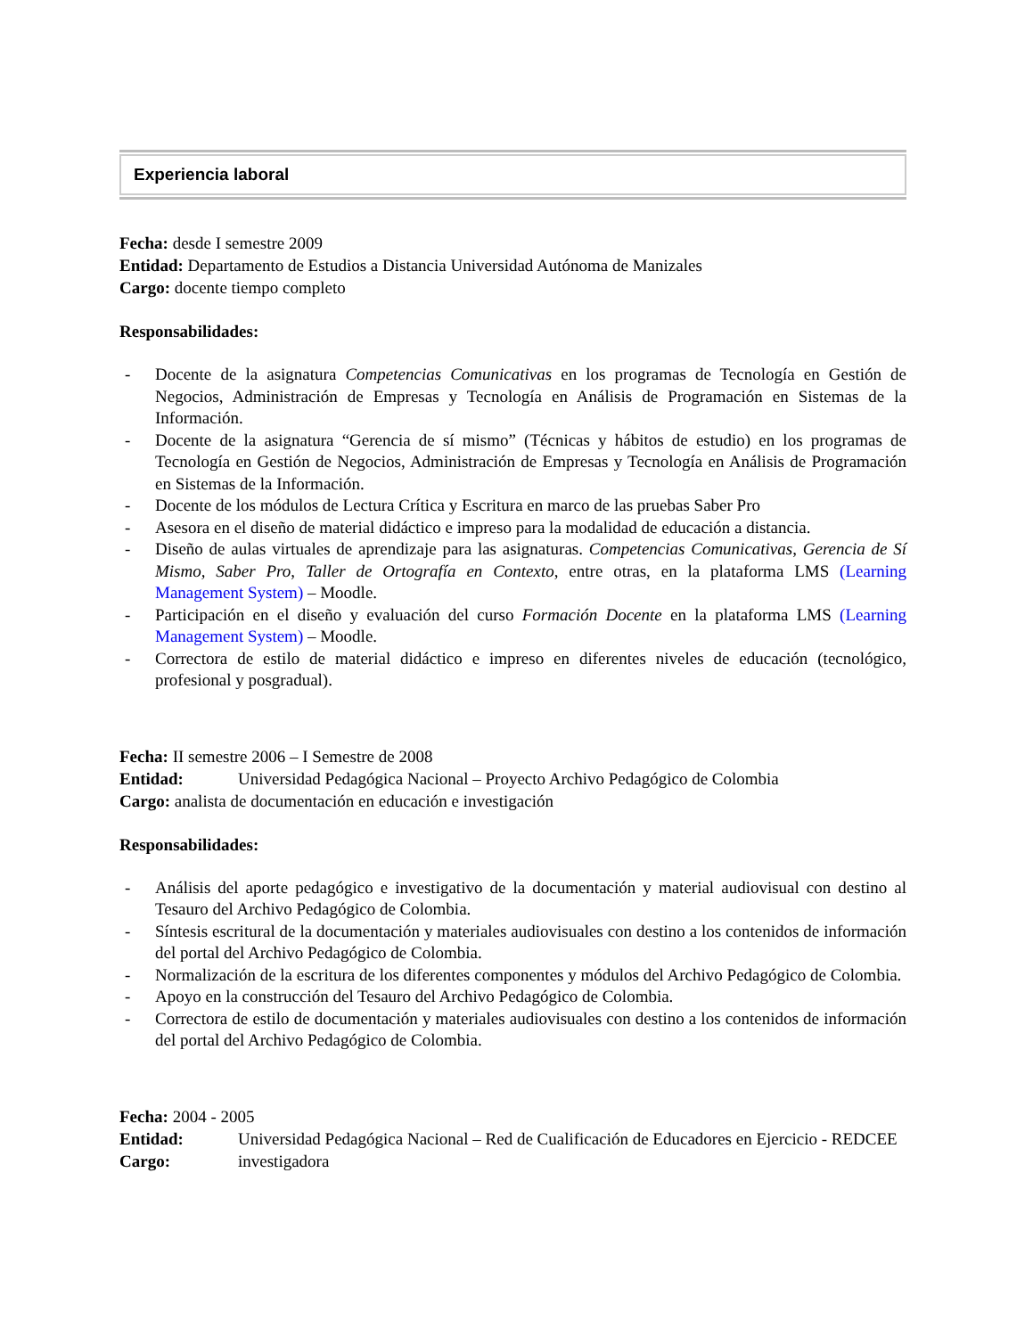Experiencia laboral
Fecha: desde I semestre 2009
Entidad: Departamento de Estudios a Distancia Universidad Autónoma de Manizales
Cargo: docente tiempo completo
Responsabilidades:
- Docente de la asignatura Competencias Comunicativas en los programas de Tecnología en Gestión de Negocios, Administración de Empresas y Tecnología en Análisis de Programación en Sistemas de la Información.
- Docente de la asignatura “Gerencia de sí mismo” (Técnicas y hábitos de estudio) en los programas de Tecnología en Gestión de Negocios, Administración de Empresas y Tecnología en Análisis de Programación en Sistemas de la Información.
- Docente de los módulos de Lectura Crítica y Escritura en marco de las pruebas Saber Pro
- Asesora en el diseño de material didáctico e impreso para la modalidad de educación a distancia.
- Diseño de aulas virtuales de aprendizaje para las asignaturas. Competencias Comunicativas, Gerencia de Sí Mismo, Saber Pro, Taller de Ortografía en Contexto, entre otras, en la plataforma LMS (Learning Management System) – Moodle.
- Participación en el diseño y evaluación del curso Formación Docente en la plataforma LMS (Learning Management System) – Moodle.
- Correctora de estilo de material didáctico e impreso en diferentes niveles de educación (tecnológico, profesional y posgradual).
Fecha: II semestre 2006 – I Semestre de 2008
Entidad: Universidad Pedagógica Nacional – Proyecto Archivo Pedagógico de Colombia
Cargo: analista de documentación en educación e investigación
Responsabilidades:
- Análisis del aporte pedagógico e investigativo de la documentación y material audiovisual con destino al Tesauro del Archivo Pedagógico de Colombia.
- Síntesis escritural de la documentación y materiales audiovisuales con destino a los contenidos de información del portal del Archivo Pedagógico de Colombia.
- Normalización de la escritura de los diferentes componentes y módulos del Archivo Pedagógico de Colombia.
- Apoyo en la construcción del Tesauro del Archivo Pedagógico de Colombia.
- Correctora de estilo de documentación y materiales audiovisuales con destino a los contenidos de información del portal del Archivo Pedagógico de Colombia.
Fecha: 2004 - 2005
Entidad: Universidad Pedagógica Nacional – Red de Cualificación de Educadores en Ejercicio - REDCEE
Cargo: investigadora